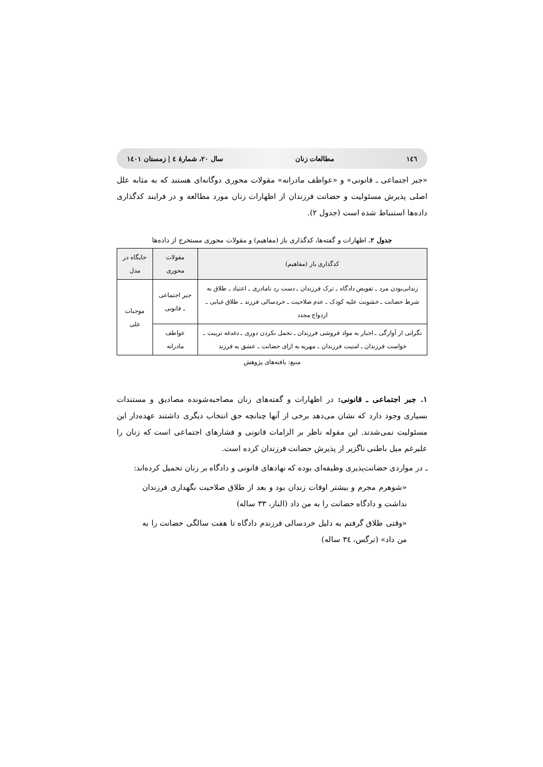۱٤٦ مطالعات زنان سال ۲۰، شمارهٔ ٤ | زمستان ۱٤۰۱
«جبر اجتماعی ـ قانونی» و «عواطف مادرانه» مقولات محوری دوگانه‌ای هستند که به مثابه علل اصلی پذیرش مسئولیت و حضانت فرزندان از اظهارات زنان مورد مطالعه و در فرایند کدگذاری داده‌ها استنباط شده است (جدول ۲).
جدول ۲. اظهارات و گفته‌ها، کدگذاری باز (مفاهیم) و مقولات محوری مستخرج از داده‌ها
| کدگذاری باز (مفاهیم) | مقولات محوری | جایگاه در مدل |
| --- | --- | --- |
| زندانی‌بودن مرد ـ تفویض دادگاه ـ ترک فرزندان ـ دست رد نامادری ـ اعتیاد ـ طلاق به شرط حضانت ـ خشونت علیه کودک ـ عدم صلاحیت ـ خردسالی فرزند ـ طلاق غیابی ـ ازدواج مجدد | جبر اجتماعی ـ قانونی | موجبات علی |
| نگرانی از آوارگی ـ اجبار به مواد فروشی فرزندان ـ تحمل نکردن دوری ـ دغدغه تربیت ـ خواست فرزندان ـ امنیت فرزندان ـ مهریه به ازای حضانت ـ عشق به فرزند | عواطف مادرانه | |
منبع: یافته‌های پژوهش
۱. جبر اجتماعی ـ قانونی: در اظهارات و گفته‌های زنان مصاحبه‌شونده مصادیق و مستندات بسیاری وجود دارد که نشان می‌دهد برخی از آنها چنانچه حق انتخاب دیگری داشتند عهده‌دار این مسئولیت نمی‌شدند. این مقوله ناظر بر الزامات قانونی و فشارهای اجتماعی است که زنان را علیرغم میل باطنی ناگزیر از پذیرش حضانت فرزندان کرده است.
ـ در مواردی حضانت‌پذیری وظیفه‌ای بوده که نهادهای قانونی و دادگاه بر زنان تحمیل کرده‌اند:
«شوهرم مجرم و بیشتر اوقات زندان بود و بعد از طلاق صلاحیت نگهداری فرزندان نداشت و دادگاه حضانت را به من داد (الناز، ۳۳ ساله)
«وقتی طلاق گرفتم به دلیل خردسالی فرزندم دادگاه تا هفت سالگی حضانت را به من داد» (نرگس، ۳٤ ساله)